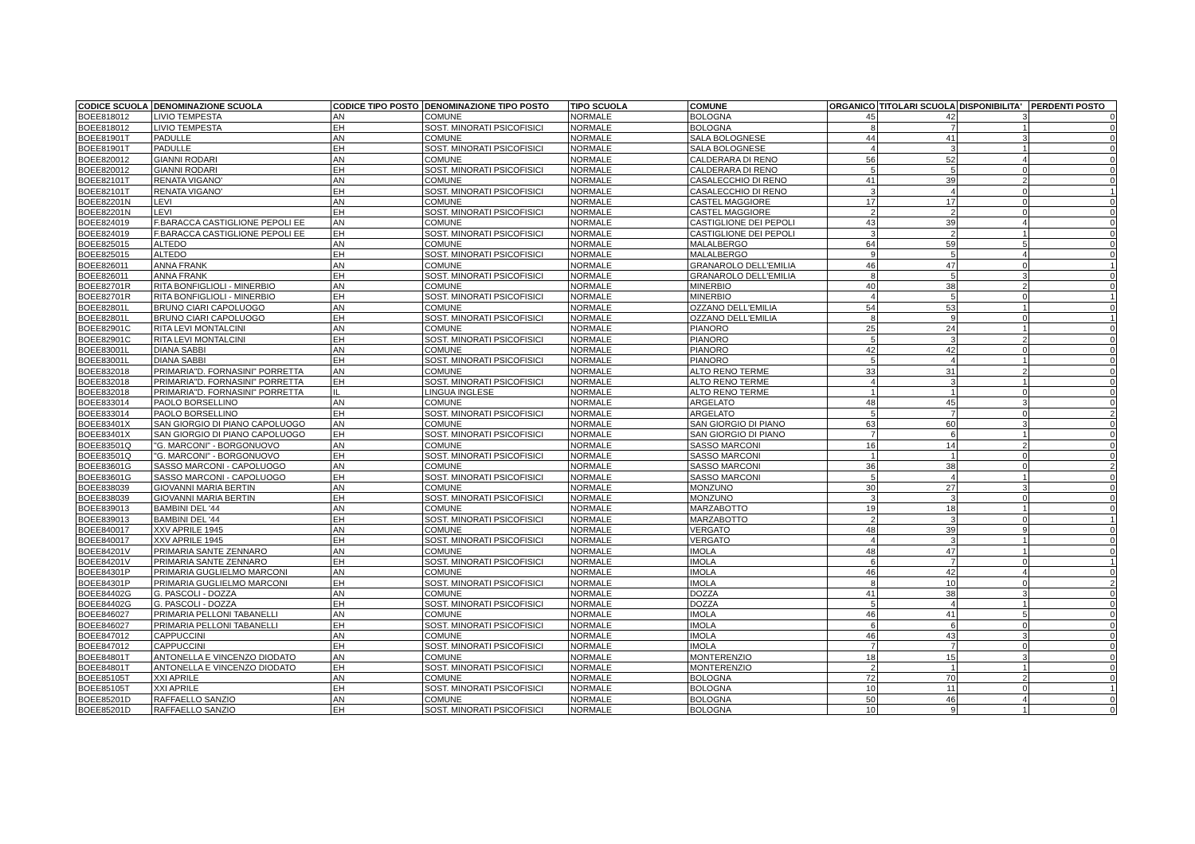| CODICE SCUOLA | DENOMINAZIONE SCUOLA | CODICE TIPO POSTO | DENOMINAZIONE TIPO POSTO | TIPO SCUOLA | COMUNE | ORGANICO | TITOLARI SCUOLA | DISPONIBILITA' | PERDENTI POSTO |
| --- | --- | --- | --- | --- | --- | --- | --- | --- | --- |
| BOEE818012 | LIVIO TEMPESTA | AN | COMUNE | NORMALE | BOLOGNA | 45 | 42 | 3 | 0 |
| BOEE818012 | LIVIO TEMPESTA | EH | SOST. MINORATI PSICOFISICI | NORMALE | BOLOGNA | 8 | 7 | 1 | 0 |
| BOEE81901T | PADULLE | AN | COMUNE | NORMALE | SALA BOLOGNESE | 44 | 41 | 3 | 0 |
| BOEE81901T | PADULLE | EH | SOST. MINORATI PSICOFISICI | NORMALE | SALA BOLOGNESE | 4 | 3 | 1 | 0 |
| BOEE820012 | GIANNI RODARI | AN | COMUNE | NORMALE | CALDERARA DI RENO | 56 | 52 | 4 | 0 |
| BOEE820012 | GIANNI RODARI | EH | SOST. MINORATI PSICOFISICI | NORMALE | CALDERARA DI RENO | 5 | 5 | 0 | 0 |
| BOEE82101T | RENATA VIGANO' | AN | COMUNE | NORMALE | CASALECCHIO DI RENO | 41 | 39 | 2 | 0 |
| BOEE82101T | RENATA VIGANO' | EH | SOST. MINORATI PSICOFISICI | NORMALE | CASALECCHIO DI RENO | 3 | 4 | 0 | 1 |
| BOEE82201N | LEVI | AN | COMUNE | NORMALE | CASTEL MAGGIORE | 17 | 17 | 0 | 0 |
| BOEE82201N | LEVI | EH | SOST. MINORATI PSICOFISICI | NORMALE | CASTEL MAGGIORE | 2 | 2 | 0 | 0 |
| BOEE824019 | F.BARACCA CASTIGLIONE PEPOLI EE | AN | COMUNE | NORMALE | CASTIGLIONE DEI PEPOLI | 43 | 39 | 4 | 0 |
| BOEE824019 | F.BARACCA CASTIGLIONE PEPOLI EE | EH | SOST. MINORATI PSICOFISICI | NORMALE | CASTIGLIONE DEI PEPOLI | 3 | 2 | 1 | 0 |
| BOEE825015 | ALTEDO | AN | COMUNE | NORMALE | MALALBERGO | 64 | 59 | 5 | 0 |
| BOEE825015 | ALTEDO | EH | SOST. MINORATI PSICOFISICI | NORMALE | MALALBERGO | 9 | 5 | 4 | 0 |
| BOEE826011 | ANNA FRANK | AN | COMUNE | NORMALE | GRANAROLO DELL'EMILIA | 46 | 47 | 0 | 1 |
| BOEE826011 | ANNA FRANK | EH | SOST. MINORATI PSICOFISICI | NORMALE | GRANAROLO DELL'EMILIA | 8 | 5 | 3 | 0 |
| BOEE82701R | RITA BONFIGLIOLI - MINERBIO | AN | COMUNE | NORMALE | MINERBIO | 40 | 38 | 2 | 0 |
| BOEE82701R | RITA BONFIGLIOLI - MINERBIO | EH | SOST. MINORATI PSICOFISICI | NORMALE | MINERBIO | 4 | 5 | 0 | 1 |
| BOEE82801L | BRUNO CIARI CAPOLUOGO | AN | COMUNE | NORMALE | OZZANO DELL'EMILIA | 54 | 53 | 1 | 0 |
| BOEE82801L | BRUNO CIARI CAPOLUOGO | EH | SOST. MINORATI PSICOFISICI | NORMALE | OZZANO DELL'EMILIA | 8 | 9 | 0 | 1 |
| BOEE82901C | RITA LEVI MONTALCINI | AN | COMUNE | NORMALE | PIANORO | 25 | 24 | 1 | 0 |
| BOEE82901C | RITA LEVI MONTALCINI | EH | SOST. MINORATI PSICOFISICI | NORMALE | PIANORO | 5 | 3 | 2 | 0 |
| BOEE83001L | DIANA SABBI | AN | COMUNE | NORMALE | PIANORO | 42 | 42 | 0 | 0 |
| BOEE83001L | DIANA SABBI | EH | SOST. MINORATI PSICOFISICI | NORMALE | PIANORO | 5 | 4 | 1 | 0 |
| BOEE832018 | PRIMARIA"D. FORNASINI" PORRETTA | AN | COMUNE | NORMALE | ALTO RENO TERME | 33 | 31 | 2 | 0 |
| BOEE832018 | PRIMARIA"D. FORNASINI" PORRETTA | EH | SOST. MINORATI PSICOFISICI | NORMALE | ALTO RENO TERME | 4 | 3 | 1 | 0 |
| BOEE832018 | PRIMARIA"D. FORNASINI" PORRETTA | IL | LINGUA INGLESE | NORMALE | ALTO RENO TERME | 1 | 1 | 0 | 0 |
| BOEE833014 | PAOLO BORSELLINO | AN | COMUNE | NORMALE | ARGELATO | 48 | 45 | 3 | 0 |
| BOEE833014 | PAOLO BORSELLINO | EH | SOST. MINORATI PSICOFISICI | NORMALE | ARGELATO | 5 | 7 | 0 | 2 |
| BOEE83401X | SAN GIORGIO DI PIANO CAPOLUOGO | AN | COMUNE | NORMALE | SAN GIORGIO DI PIANO | 63 | 60 | 3 | 0 |
| BOEE83401X | SAN GIORGIO DI PIANO CAPOLUOGO | EH | SOST. MINORATI PSICOFISICI | NORMALE | SAN GIORGIO DI PIANO | 7 | 6 | 1 | 0 |
| BOEE83501Q | "G. MARCONI" - BORGONUOVO | AN | COMUNE | NORMALE | SASSO MARCONI | 16 | 14 | 2 | 0 |
| BOEE83501Q | "G. MARCONI" - BORGONUOVO | EH | SOST. MINORATI PSICOFISICI | NORMALE | SASSO MARCONI | 1 | 1 | 0 | 0 |
| BOEE83601G | SASSO MARCONI - CAPOLUOGO | AN | COMUNE | NORMALE | SASSO MARCONI | 36 | 38 | 0 | 2 |
| BOEE83601G | SASSO MARCONI - CAPOLUOGO | EH | SOST. MINORATI PSICOFISICI | NORMALE | SASSO MARCONI | 5 | 4 | 1 | 0 |
| BOEE838039 | GIOVANNI MARIA BERTIN | AN | COMUNE | NORMALE | MONZUNO | 30 | 27 | 3 | 0 |
| BOEE838039 | GIOVANNI MARIA BERTIN | EH | SOST. MINORATI PSICOFISICI | NORMALE | MONZUNO | 3 | 3 | 0 | 0 |
| BOEE839013 | BAMBINI DEL '44 | AN | COMUNE | NORMALE | MARZABOTTO | 19 | 18 | 1 | 0 |
| BOEE839013 | BAMBINI DEL '44 | EH | SOST. MINORATI PSICOFISICI | NORMALE | MARZABOTTO | 2 | 3 | 0 | 1 |
| BOEE840017 | XXV APRILE 1945 | AN | COMUNE | NORMALE | VERGATO | 48 | 39 | 9 | 0 |
| BOEE840017 | XXV APRILE 1945 | EH | SOST. MINORATI PSICOFISICI | NORMALE | VERGATO | 4 | 3 | 1 | 0 |
| BOEE84201V | PRIMARIA SANTE ZENNARO | AN | COMUNE | NORMALE | IMOLA | 48 | 47 | 1 | 0 |
| BOEE84201V | PRIMARIA SANTE ZENNARO | EH | SOST. MINORATI PSICOFISICI | NORMALE | IMOLA | 6 | 7 | 0 | 1 |
| BOEE84301P | PRIMARIA GUGLIELMO MARCONI | AN | COMUNE | NORMALE | IMOLA | 46 | 42 | 4 | 0 |
| BOEE84301P | PRIMARIA GUGLIELMO MARCONI | EH | SOST. MINORATI PSICOFISICI | NORMALE | IMOLA | 8 | 10 | 0 | 2 |
| BOEE84402G | G. PASCOLI - DOZZA | AN | COMUNE | NORMALE | DOZZA | 41 | 38 | 3 | 0 |
| BOEE84402G | G. PASCOLI - DOZZA | EH | SOST. MINORATI PSICOFISICI | NORMALE | DOZZA | 5 | 4 | 1 | 0 |
| BOEE846027 | PRIMARIA PELLONI TABANELLI | AN | COMUNE | NORMALE | IMOLA | 46 | 41 | 5 | 0 |
| BOEE846027 | PRIMARIA PELLONI TABANELLI | EH | SOST. MINORATI PSICOFISICI | NORMALE | IMOLA | 6 | 6 | 0 | 0 |
| BOEE847012 | CAPPUCCINI | AN | COMUNE | NORMALE | IMOLA | 46 | 43 | 3 | 0 |
| BOEE847012 | CAPPUCCINI | EH | SOST. MINORATI PSICOFISICI | NORMALE | IMOLA | 7 | 7 | 0 | 0 |
| BOEE84801T | ANTONELLA E VINCENZO DIODATO | AN | COMUNE | NORMALE | MONTERENZIO | 18 | 15 | 3 | 0 |
| BOEE84801T | ANTONELLA E VINCENZO DIODATO | EH | SOST. MINORATI PSICOFISICI | NORMALE | MONTERENZIO | 2 | 1 | 1 | 0 |
| BOEE85105T | XXI APRILE | AN | COMUNE | NORMALE | BOLOGNA | 72 | 70 | 2 | 0 |
| BOEE85105T | XXI APRILE | EH | SOST. MINORATI PSICOFISICI | NORMALE | BOLOGNA | 10 | 11 | 0 | 1 |
| BOEE85201D | RAFFAELLO SANZIO | AN | COMUNE | NORMALE | BOLOGNA | 50 | 46 | 4 | 0 |
| BOEE85201D | RAFFAELLO SANZIO | EH | SOST. MINORATI PSICOFISICI | NORMALE | BOLOGNA | 10 | 9 | 1 | 0 |